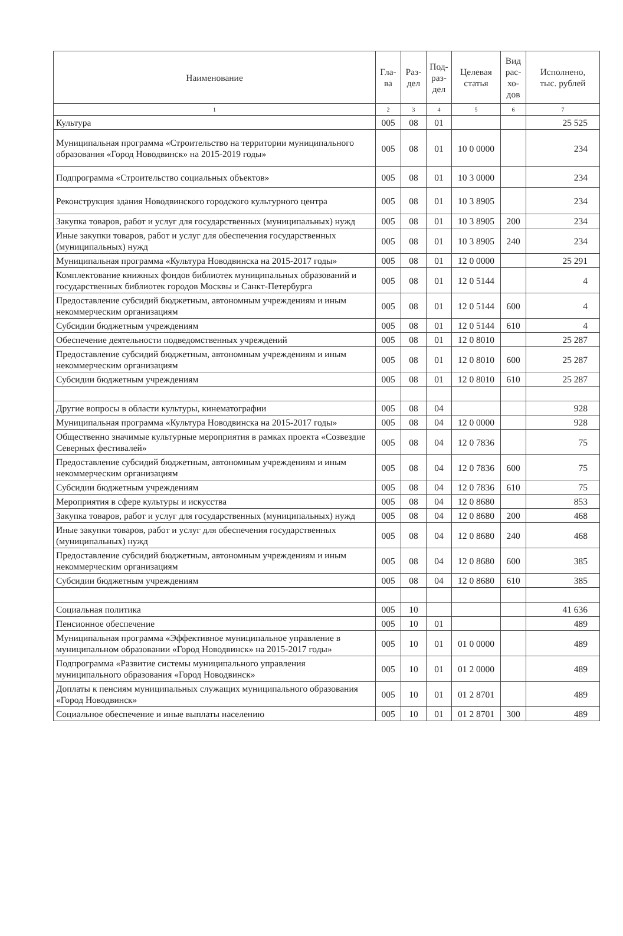| Наименование | Гла- ва | Раз- дел | Под- раз- дел | Целевая статья | Вид рас- хо- дов | Исполнено, тыс. рублей |
| --- | --- | --- | --- | --- | --- | --- |
| 1 | 2 | 3 | 4 | 5 | 6 | 7 |
| Культура | 005 | 08 | 01 | | | 25 525 |
| Муниципальная программа «Строительство на территории муниципального образования «Город Новодвинск» на 2015-2019 годы» | 005 | 08 | 01 | 10 0 0000 | | 234 |
| Подпрограмма «Строительство социальных объектов» | 005 | 08 | 01 | 10 3 0000 | | 234 |
| Реконструкция здания Новодвинского городского культурного центра | 005 | 08 | 01 | 10 3 8905 | | 234 |
| Закупка товаров, работ и услуг для государственных (муниципальных) нужд | 005 | 08 | 01 | 10 3 8905 | 200 | 234 |
| Иные закупки товаров, работ и услуг для обеспечения государственных (муниципальных) нужд | 005 | 08 | 01 | 10 3 8905 | 240 | 234 |
| Муниципальная программа «Культура Новодвинска на 2015-2017 годы» | 005 | 08 | 01 | 12 0 0000 | | 25 291 |
| Комплектование книжных фондов библиотек муниципальных образований и государственных библиотек городов Москвы и Санкт-Петербурга | 005 | 08 | 01 | 12 0 5144 | | 4 |
| Предоставление субсидий бюджетным, автономным учреждениям и иным некоммерческим организациям | 005 | 08 | 01 | 12 0 5144 | 600 | 4 |
| Субсидии бюджетным учреждениям | 005 | 08 | 01 | 12 0 5144 | 610 | 4 |
| Обеспечение деятельности подведомственных учреждений | 005 | 08 | 01 | 12 0 8010 | | 25 287 |
| Предоставление субсидий бюджетным, автономным учреждениям и иным некоммерческим организациям | 005 | 08 | 01 | 12 0 8010 | 600 | 25 287 |
| Субсидии бюджетным учреждениям | 005 | 08 | 01 | 12 0 8010 | 610 | 25 287 |
| Другие вопросы в области культуры, кинематографии | 005 | 08 | 04 | | | 928 |
| Муниципальная программа «Культура Новодвинска на 2015-2017 годы» | 005 | 08 | 04 | 12 0 0000 | | 928 |
| Общественно значимые культурные мероприятия в рамках проекта «Созвездие Северных фестивалей» | 005 | 08 | 04 | 12 0 7836 | | 75 |
| Предоставление субсидий бюджетным, автономным учреждениям и иным некоммерческим организациям | 005 | 08 | 04 | 12 0 7836 | 600 | 75 |
| Субсидии бюджетным учреждениям | 005 | 08 | 04 | 12 0 7836 | 610 | 75 |
| Мероприятия в сфере культуры и искусства | 005 | 08 | 04 | 12 0 8680 | | 853 |
| Закупка товаров, работ и услуг для государственных (муниципальных) нужд | 005 | 08 | 04 | 12 0 8680 | 200 | 468 |
| Иные закупки товаров, работ и услуг для обеспечения государственных (муниципальных) нужд | 005 | 08 | 04 | 12 0 8680 | 240 | 468 |
| Предоставление субсидий бюджетным, автономным учреждениям и иным некоммерческим организациям | 005 | 08 | 04 | 12 0 8680 | 600 | 385 |
| Субсидии бюджетным учреждениям | 005 | 08 | 04 | 12 0 8680 | 610 | 385 |
| Социальная политика | 005 | 10 | | | | 41 636 |
| Пенсионное обеспечение | 005 | 10 | 01 | | | 489 |
| Муниципальная программа «Эффективное муниципальное управление в муниципальном образовании «Город Новодвинск» на 2015-2017 годы» | 005 | 10 | 01 | 01 0 0000 | | 489 |
| Подпрограмма «Развитие системы муниципального управления муниципального образования «Город Новодвинск» | 005 | 10 | 01 | 01 2 0000 | | 489 |
| Доплаты к пенсиям муниципальных служащих муниципального образования «Город Новодвинск» | 005 | 10 | 01 | 01 2 8701 | | 489 |
| Социальное обеспечение и иные выплаты населению | 005 | 10 | 01 | 01 2 8701 | 300 | 489 |